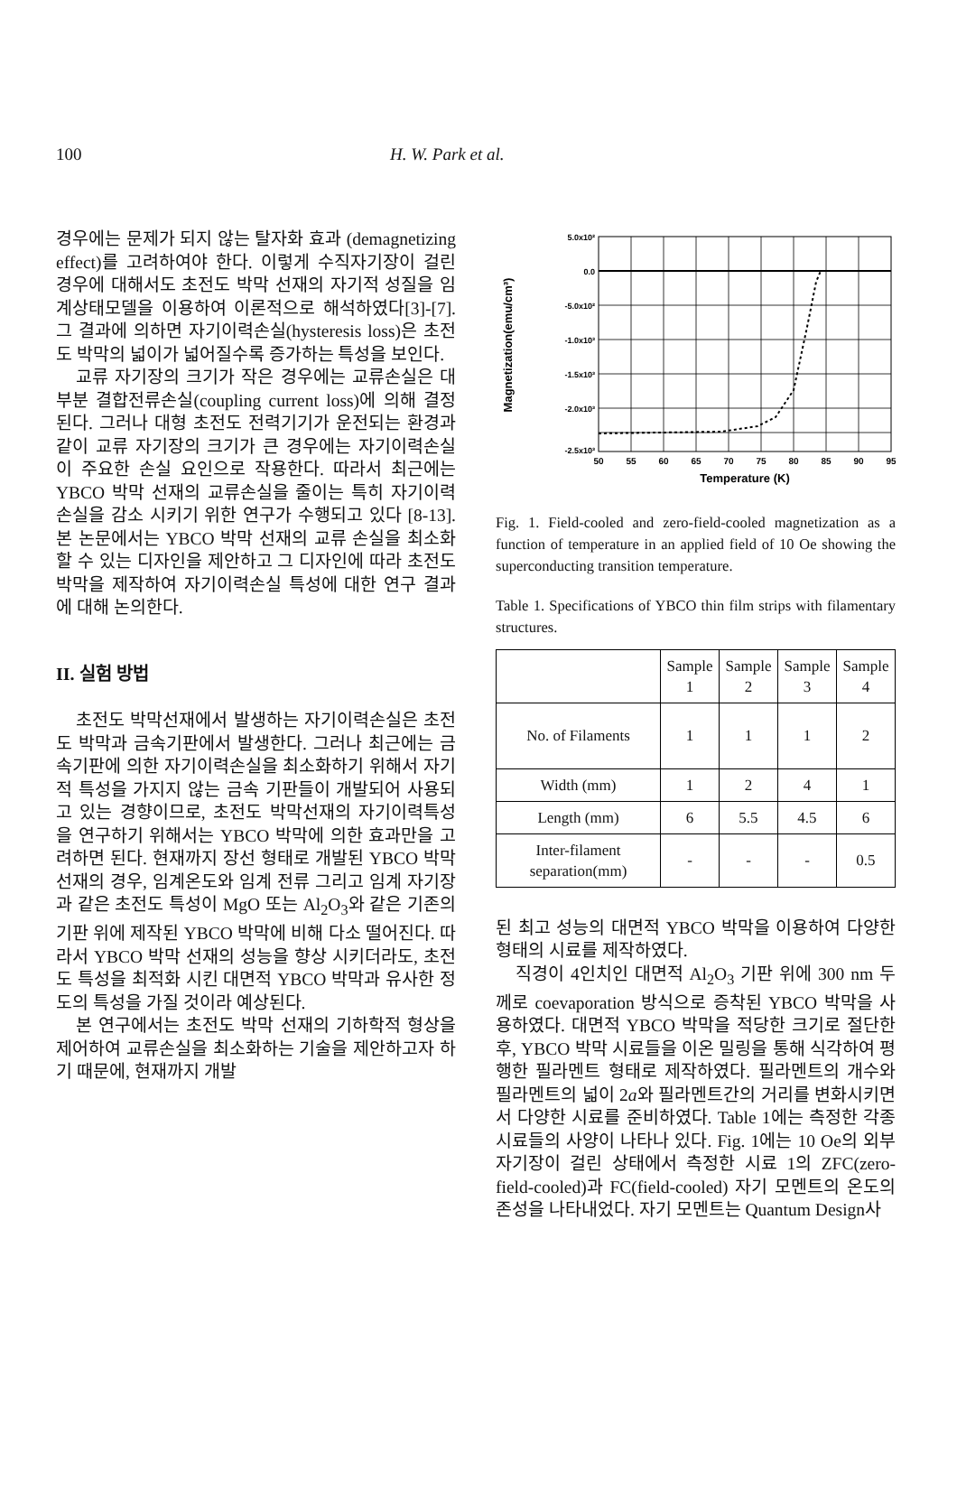100 H. W. Park et al.
경우에는 문제가 되지 않는 탈자화 효과 (demagnetizing effect)를 고려하여야 한다. 이렇게 수직자기장이 걸린 경우에 대해서도 초전도 박막 선재의 자기적 성질을 임계상태모델을 이용하여 이론적으로 해석하였다[3]-[7]. 그 결과에 의하면 자기이력손실(hysteresis loss)은 초전도 박막의 넓이가 넓어질수록 증가하는 특성을 보인다.
교류 자기장의 크기가 작은 경우에는 교류손실은 대부분 결합전류손실(coupling current loss)에 의해 결정된다. 그러나 대형 초전도 전력기기가 운전되는 환경과 같이 교류 자기장의 크기가 큰 경우에는 자기이력손실이 주요한 손실 요인으로 작용한다. 따라서 최근에는 YBCO 박막 선재의 교류손실을 줄이는 특히 자기이력손실을 감소 시키기 위한 연구가 수행되고 있다 [8-13]. 본 논문에서는 YBCO 박막 선재의 교류 손실을 최소화 할 수 있는 디자인을 제안하고 그 디자인에 따라 초전도 박막을 제작하여 자기이력손실 특성에 대한 연구 결과에 대해 논의한다.
II. 실험 방법
초전도 박막선재에서 발생하는 자기이력손실은 초전도 박막과 금속기판에서 발생한다. 그러나 최근에는 금속기판에 의한 자기이력손실을 최소화하기 위해서 자기적 특성을 가지지 않는 금속 기판들이 개발되어 사용되고 있는 경향이므로, 초전도 박막선재의 자기이력특성을 연구하기 위해서는 YBCO 박막에 의한 효과만을 고려하면 된다. 현재까지 장선 형태로 개발된 YBCO 박막 선재의 경우, 임계온도와 임계 전류 그리고 임계 자기장과 같은 초전도 특성이 MgO 또는 Al<sub>2</sub>O<sub>3</sub>와 같은 기존의 기판 위에 제작된 YBCO 박막에 비해 다소 떨어진다. 따라서 YBCO 박막 선재의 성능을 향상 시키더라도, 초전도 특성을 최적화 시킨 대면적 YBCO 박막과 유사한 정도의 특성을 가질 것이라 예상된다.
본 연구에서는 초전도 박막 선재의 기하학적 형상을 제어하여 교류손실을 최소화하는 기술을 제안하고자 하기 때문에, 현재까지 개발
5.0x10²
0.0
-5.0x10²
-1.0x10³
-1.5x10³
-2.0x10³
-2.5x10³
50
55
60
65
70
75
80
85
90
95
Temperature (K)
Magnetization(emu/cm³)
Fig. 1. Field-cooled and zero-field-cooled magnetization as a function of temperature in an applied field of 10 Oe showing the superconducting transition temperature.
Table 1. Specifications of YBCO thin film strips with filamentary structures.
| | Sample 1 | Sample 2 | Sample 3 | Sample 4 |
| --- | --- | --- | --- | --- |
| No. of Filaments | 1 | 1 | 1 | 2 |
| Width (mm) | 1 | 2 | 4 | 1 |
| Length (mm) | 6 | 5.5 | 4.5 | 6 |
| Inter-filament separation(mm) | - | - | - | 0.5 |
된 최고 성능의 대면적 YBCO 박막을 이용하여 다양한 형태의 시료를 제작하였다.
직경이 4인치인 대면적 Al<sub>2</sub>O<sub>3</sub> 기판 위에 300 nm 두께로 coevaporation 방식으로 증착된 YBCO 박막을 사용하였다. 대면적 YBCO 박막을 적당한 크기로 절단한 후, YBCO 박막 시료들을 이온 밀링을 통해 식각하여 평행한 필라멘트 형태로 제작하였다. 필라멘트의 개수와 필라멘트의 넓이 2a와 필라멘트간의 거리를 변화시키면서 다양한 시료를 준비하였다. Table 1에는 측정한 각종 시료들의 사양이 나타나 있다. Fig. 1에는 10 Oe의 외부자기장이 걸린 상태에서 측정한 시료 1의 ZFC(zero-field-cooled)과 FC(field-cooled) 자기 모멘트의 온도의존성을 나타내었다. 자기 모멘트는 Quantum Design사